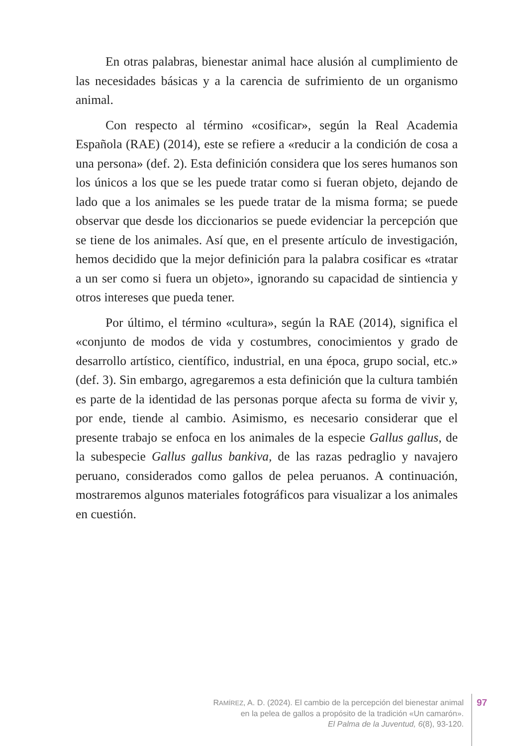En otras palabras, bienestar animal hace alusión al cumplimiento de las necesidades básicas y a la carencia de sufrimiento de un organismo animal.
Con respecto al término «cosificar», según la Real Academia Española (RAE) (2014), este se refiere a «reducir a la condición de cosa a una persona» (def. 2). Esta definición considera que los seres humanos son los únicos a los que se les puede tratar como si fueran objeto, dejando de lado que a los animales se les puede tratar de la misma forma; se puede observar que desde los diccionarios se puede evidenciar la percepción que se tiene de los animales. Así que, en el presente artículo de investigación, hemos decidido que la mejor definición para la palabra cosificar es «tratar a un ser como si fuera un objeto», ignorando su capacidad de sintiencia y otros intereses que pueda tener.
Por último, el término «cultura», según la RAE (2014), significa el «conjunto de modos de vida y costumbres, conocimientos y grado de desarrollo artístico, científico, industrial, en una época, grupo social, etc.» (def. 3). Sin embargo, agregaremos a esta definición que la cultura también es parte de la identidad de las personas porque afecta su forma de vivir y, por ende, tiende al cambio. Asimismo, es necesario considerar que el presente trabajo se enfoca en los animales de la especie Gallus gallus, de la subespecie Gallus gallus bankiva, de las razas pedraglio y navajero peruano, considerados como gallos de pelea peruanos. A continuación, mostraremos algunos materiales fotográficos para visualizar a los animales en cuestión.
RAMÍREZ, A. D. (2024). El cambio de la percepción del bienestar animal
en la pelea de gallos a propósito de la tradición «Un camarón».
El Palma de la Juventud, 6(8), 93-120.
97